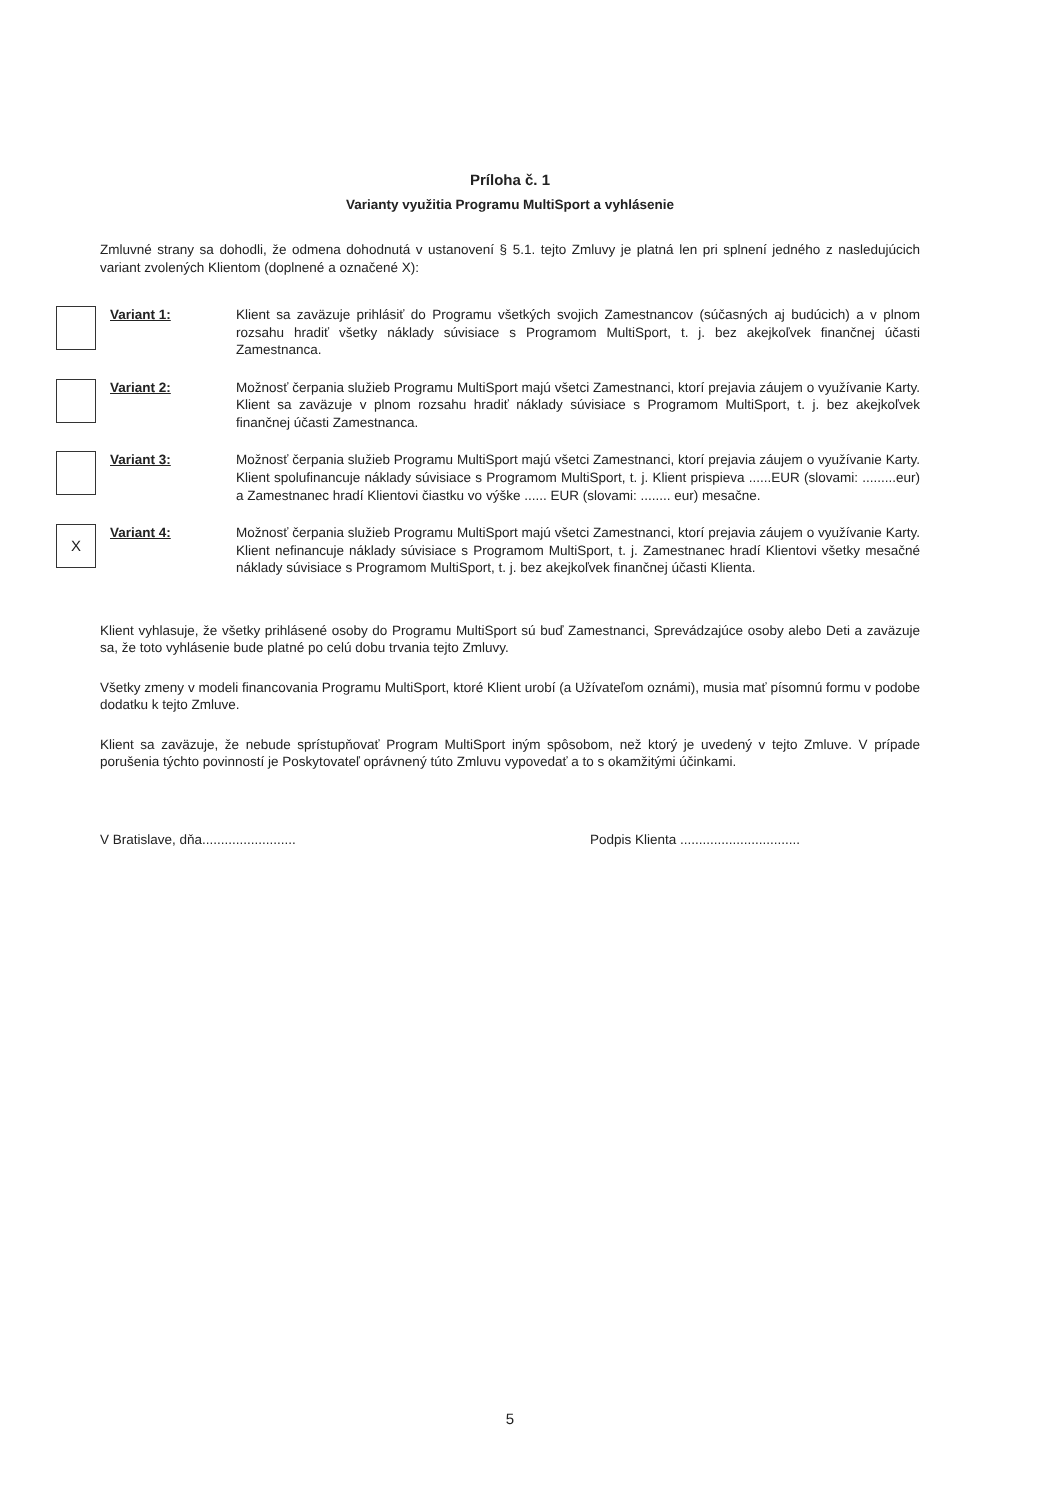Príloha č. 1
Varianty využitia Programu MultiSport a vyhlásenie
Zmluvné strany sa dohodli, že odmena dohodnutá v ustanovení § 5.1. tejto Zmluvy je platná len pri splnení jedného z nasledujúcich variant zvolených Klientom (doplnené a označené X):
Variant 1: Klient sa zaväzuje prihlásiť do Programu všetkých svojich Zamestnancov (súčasných aj budúcich) a v plnom rozsahu hradiť všetky náklady súvisiace s Programom MultiSport, t. j. bez akejkoľvek finančnej účasti Zamestnanca.
Variant 2: Možnosť čerpania služieb Programu MultiSport majú všetci Zamestnanci, ktorí prejavia záujem o využívanie Karty. Klient sa zaväzuje v plnom rozsahu hradiť náklady súvisiace s Programom MultiSport, t. j. bez akejkoľvek finančnej účasti Zamestnanca.
Variant 3: Možnosť čerpania služieb Programu MultiSport majú všetci Zamestnanci, ktorí prejavia záujem o využívanie Karty. Klient spolufinancuje náklady súvisiace s Programom MultiSport, t. j. Klient prispieva ......EUR (slovami: .........eur) a Zamestnanec hradí Klientovi čiastku vo výške ...... EUR (slovami: ........ eur) mesačne.
X
Variant 4: Možnosť čerpania služieb Programu MultiSport majú všetci Zamestnanci, ktorí prejavia záujem o využívanie Karty. Klient nefinancuje náklady súvisiace s Programom MultiSport, t. j. Zamestnanec hradí Klientovi všetky mesačné náklady súvisiace s Programom MultiSport, t. j. bez akejkoľvek finančnej účasti Klienta.
Klient vyhlasuje, že všetky prihlásené osoby do Programu MultiSport sú buď Zamestnanci, Sprevádzajúce osoby alebo Deti a zaväzuje sa, že toto vyhlásenie bude platné po celú dobu trvania tejto Zmluvy.
Všetky zmeny v modeli financovania Programu MultiSport, ktoré Klient urobí (a Užívateľom oznámi), musia mať písomnú formu v podobe dodatku k tejto Zmluve.
Klient sa zaväzuje, že nebude sprístupňovať Program MultiSport iným spôsobom, než ktorý je uvedený v tejto Zmluve. V prípade porušenia týchto povinností je Poskytovateľ oprávnený túto Zmluvu vypovedať a to s okamžitými účinkami.
V Bratislave, dňa......................... Podpis Klienta ................................
5